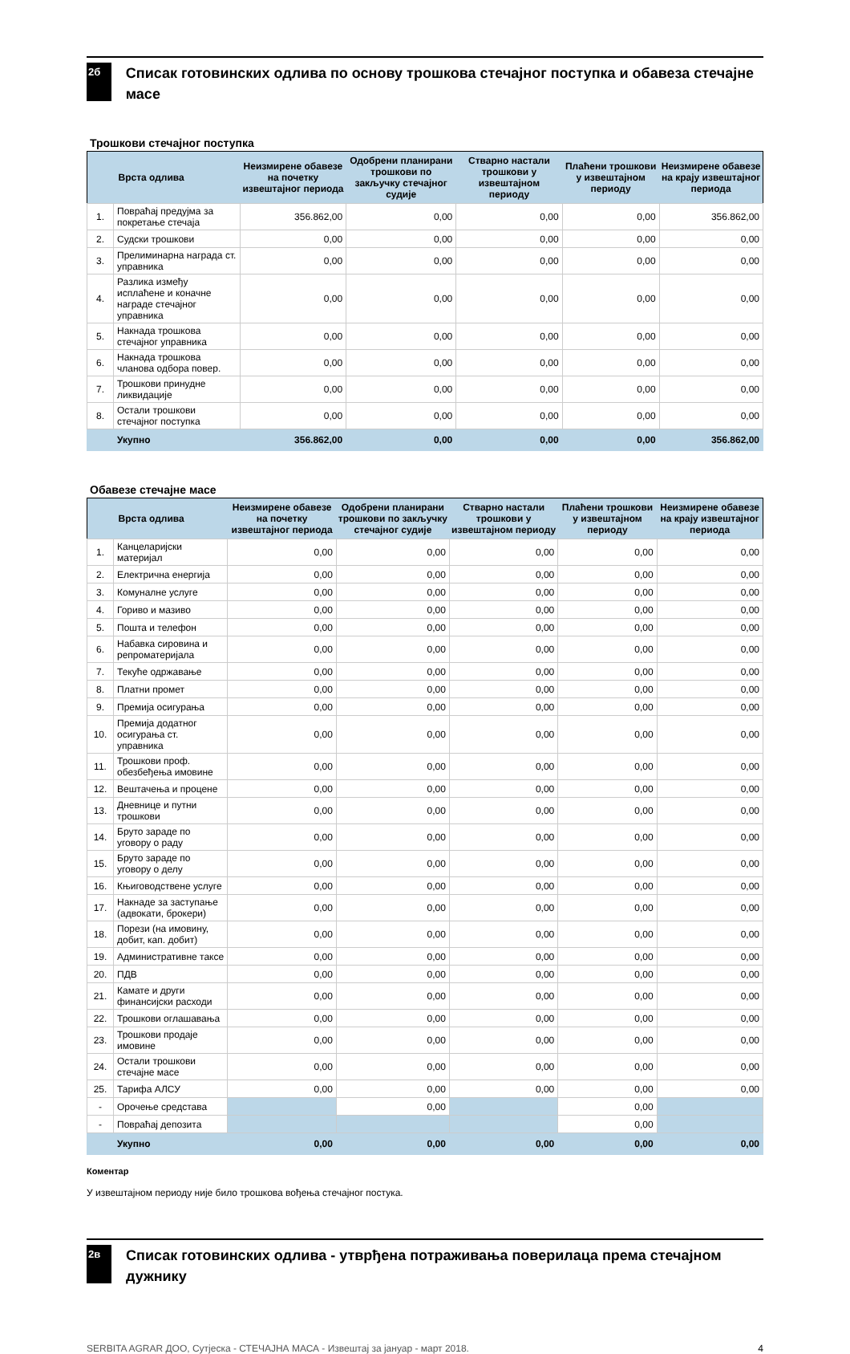2б
Списак готовинских одлива по основу трошкова стечајног поступка и обавеза стечајне масе
Трошкови стечајног поступка
| | Врста одлива | Неизмирене обавезе на почетку извештајног периода | Одобрени планирани трошкови по закључку стечајног судије | Стварно настали трошкови у извештајном периоду | Плаћени трошкови у извештајном периоду | Неизмирене обавезе на крају извештајног периода |
| --- | --- | --- | --- | --- | --- | --- |
| 1. | Повраћај предујма за покретање стечаја | 356.862,00 | 0,00 | 0,00 | 0,00 | 356.862,00 |
| 2. | Судски трошкови | 0,00 | 0,00 | 0,00 | 0,00 | 0,00 |
| 3. | Прелиминарна награда ст. управника | 0,00 | 0,00 | 0,00 | 0,00 | 0,00 |
| 4. | Разлика између исплаћене и коначне награде стечајног управника | 0,00 | 0,00 | 0,00 | 0,00 | 0,00 |
| 5. | Накнада трошкова стечајног управника | 0,00 | 0,00 | 0,00 | 0,00 | 0,00 |
| 6. | Накнада трошкова чланова одбора повер. | 0,00 | 0,00 | 0,00 | 0,00 | 0,00 |
| 7. | Трошкови принудне ликвидације | 0,00 | 0,00 | 0,00 | 0,00 | 0,00 |
| 8. | Остали трошкови стечајног поступка | 0,00 | 0,00 | 0,00 | 0,00 | 0,00 |
| | Укупно | 356.862,00 | 0,00 | 0,00 | 0,00 | 356.862,00 |
Обавезе стечајне масе
| | Врста одлива | Неизмирене обавезе на почетку извештајног периода | Одобрени планирани трошкови по закључку стечајног судије | Стварно настали трошкови у извештајном периоду | Плаћени трошкови у извештајном периоду | Неизмирене обавезе на крају извештајног периода |
| --- | --- | --- | --- | --- | --- | --- |
| 1. | Канцеларијски материјал | 0,00 | 0,00 | 0,00 | 0,00 | 0,00 |
| 2. | Електрична енергија | 0,00 | 0,00 | 0,00 | 0,00 | 0,00 |
| 3. | Комуналне услуге | 0,00 | 0,00 | 0,00 | 0,00 | 0,00 |
| 4. | Гориво и мазиво | 0,00 | 0,00 | 0,00 | 0,00 | 0,00 |
| 5. | Пошта и телефон | 0,00 | 0,00 | 0,00 | 0,00 | 0,00 |
| 6. | Набавка сировина и репроматеријала | 0,00 | 0,00 | 0,00 | 0,00 | 0,00 |
| 7. | Текуће одржавање | 0,00 | 0,00 | 0,00 | 0,00 | 0,00 |
| 8. | Платни промет | 0,00 | 0,00 | 0,00 | 0,00 | 0,00 |
| 9. | Премија осигурања | 0,00 | 0,00 | 0,00 | 0,00 | 0,00 |
| 10. | Премија додатног осигурања ст. управника | 0,00 | 0,00 | 0,00 | 0,00 | 0,00 |
| 11. | Трошкови проф. обезбеђења имовине | 0,00 | 0,00 | 0,00 | 0,00 | 0,00 |
| 12. | Вештачења и процене | 0,00 | 0,00 | 0,00 | 0,00 | 0,00 |
| 13. | Дневнице и путни трошкови | 0,00 | 0,00 | 0,00 | 0,00 | 0,00 |
| 14. | Бруто зараде по уговору о раду | 0,00 | 0,00 | 0,00 | 0,00 | 0,00 |
| 15. | Бруто зараде по уговору о делу | 0,00 | 0,00 | 0,00 | 0,00 | 0,00 |
| 16. | Књиговодствене услуге | 0,00 | 0,00 | 0,00 | 0,00 | 0,00 |
| 17. | Накнаде за заступање (адвокати, брокери) | 0,00 | 0,00 | 0,00 | 0,00 | 0,00 |
| 18. | Порези (на имовину, добит, кап. добит) | 0,00 | 0,00 | 0,00 | 0,00 | 0,00 |
| 19. | Административне таксе | 0,00 | 0,00 | 0,00 | 0,00 | 0,00 |
| 20. | ПДВ | 0,00 | 0,00 | 0,00 | 0,00 | 0,00 |
| 21. | Камате и други финансијски расходи | 0,00 | 0,00 | 0,00 | 0,00 | 0,00 |
| 22. | Трошкови оглашавања | 0,00 | 0,00 | 0,00 | 0,00 | 0,00 |
| 23. | Трошкови продаје имовине | 0,00 | 0,00 | 0,00 | 0,00 | 0,00 |
| 24. | Остали трошкови стечајне масе | 0,00 | 0,00 | 0,00 | 0,00 | 0,00 |
| 25. | Тарифа АЛСУ | 0,00 | 0,00 | 0,00 | 0,00 | 0,00 |
| - | Орочење средстава | | 0,00 | | 0,00 | |
| - | Повраћај депозита | | | | 0,00 | |
| | Укупно | 0,00 | 0,00 | 0,00 | 0,00 | 0,00 |
Коментар
У извештајном периоду није било трошкова вођења стечајног постука.
2в
Списак готовинских одлива - утврђена потраживања поверилаца према стечајном дужнику
SERBITA AGRAR ДОО, Сутјеска - СТЕЧАЈНА МАСА - Извештај за јануар - март 2018. 4